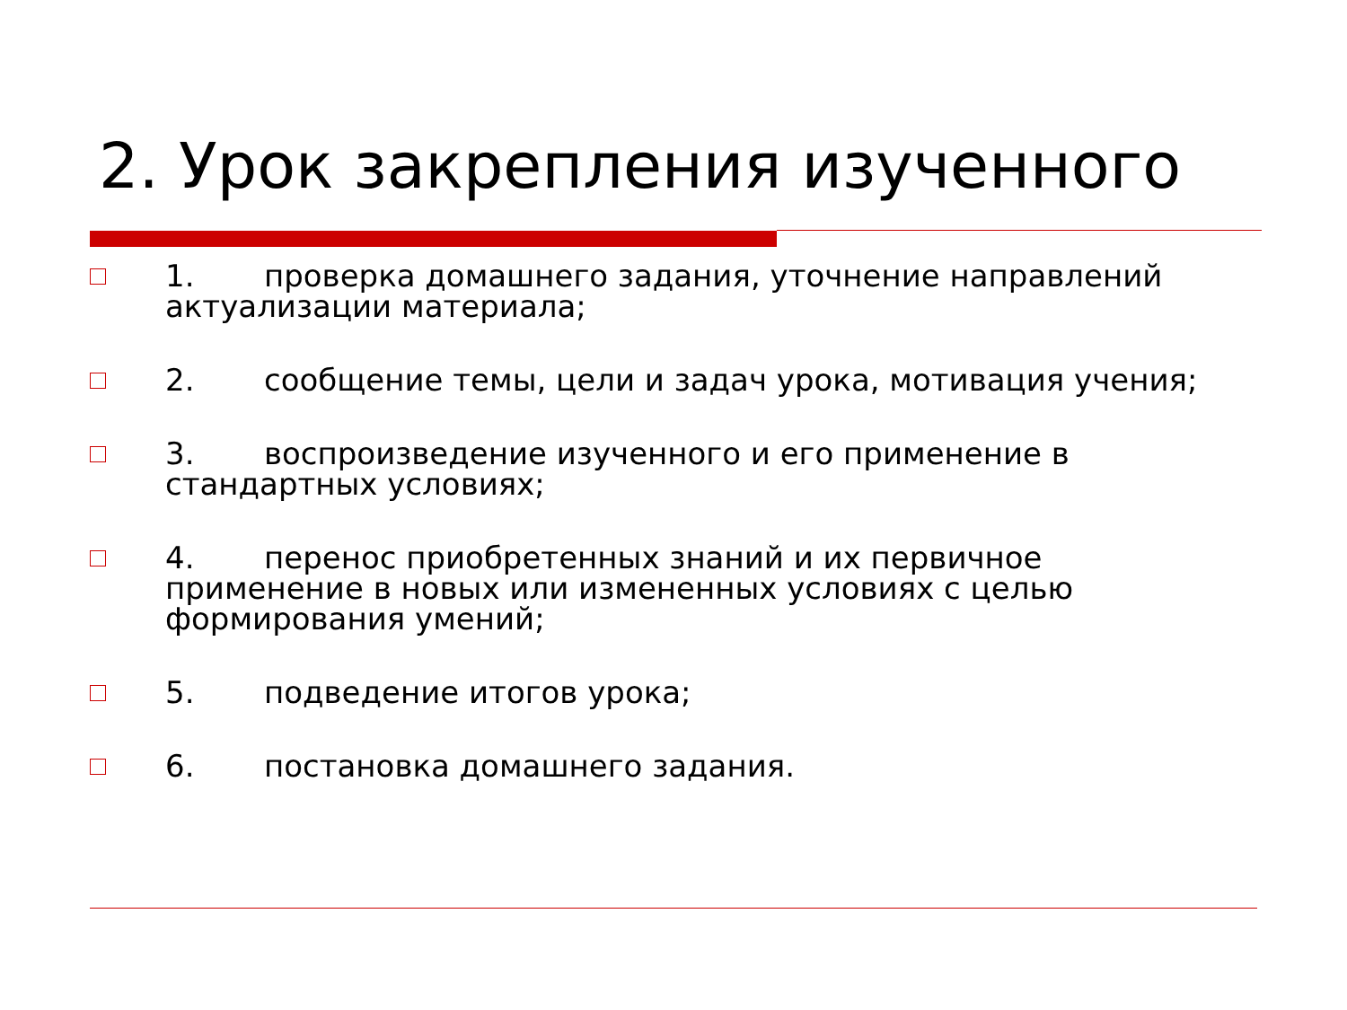2. Урок закрепления изученного
1. проверка домашнего задания, уточнение направлений актуализации материала;
2. сообщение темы, цели и задач урока, мотивация учения;
3. воспроизведение изученного и его применение в стандартных условиях;
4. перенос приобретенных знаний и их первичное применение в новых или измененных условиях с целью формирования умений;
5. подведение итогов урока;
6. постановка домашнего задания.